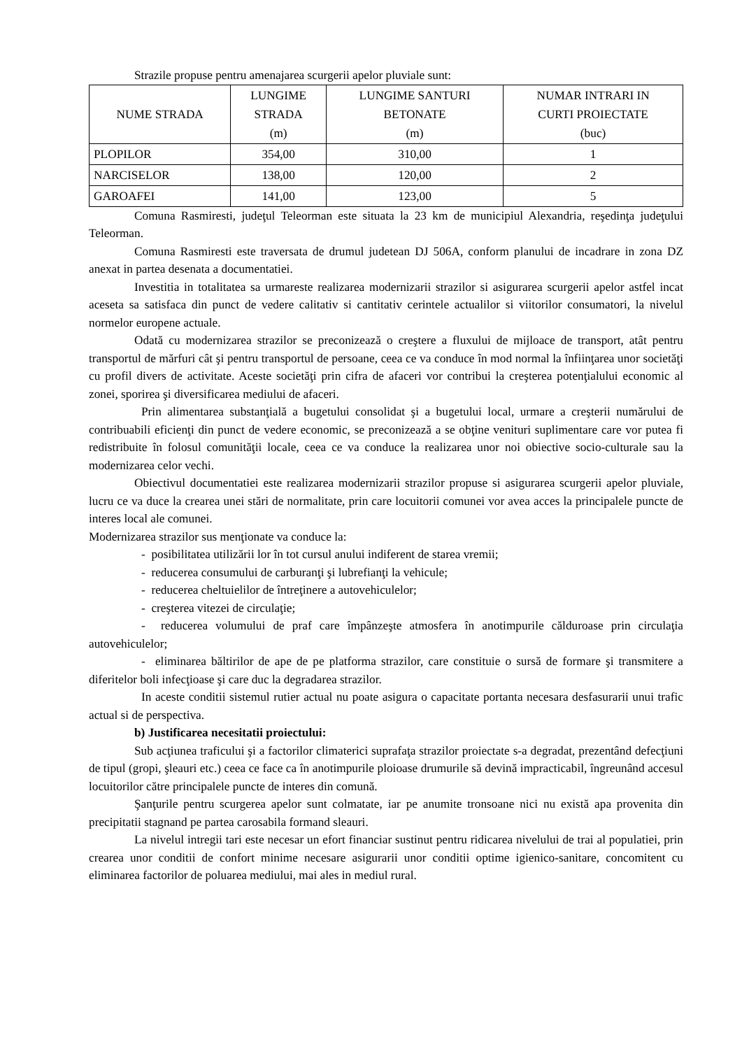Strazile propuse pentru amenajarea scurgerii apelor pluviale sunt:
| NUME STRADA | LUNGIME STRADA (m) | LUNGIME SANTURI BETONATE (m) | NUMAR INTRARI IN CURTI PROIECTATE (buc) |
| --- | --- | --- | --- |
| PLOPILOR | 354,00 | 310,00 | 1 |
| NARCISELOR | 138,00 | 120,00 | 2 |
| GAROAFEI | 141,00 | 123,00 | 5 |
Comuna Rasmiresti, judeţul Teleorman este situata la 23 km de municipiul Alexandria, reşedinţa judeţului Teleorman.
Comuna Rasmiresti este traversata de drumul judetean DJ 506A, conform planului de incadrare in zona DZ anexat in partea desenata a documentatiei.
Investitia in totalitatea sa urmareste realizarea modernizarii strazilor si asigurarea scurgerii apelor astfel incat aceseta sa satisfaca din punct de vedere calitativ si cantitativ cerintele actualilor si viitorilor consumatori, la nivelul normelor europene actuale.
Odată cu modernizarea strazilor se preconizează o creştere a fluxului de mijloace de transport, atât pentru transportul de mărfuri cât şi pentru transportul de persoane, ceea ce va conduce în mod normal la înfiinţarea unor societăţi cu profil divers de activitate. Aceste societăţi prin cifra de afaceri vor contribui la creşterea potenţialului economic al zonei, sporirea şi diversificarea mediului de afaceri.
Prin alimentarea substanţială a bugetului consolidat şi a bugetului local, urmare a creşterii numărului de contribuabili eficienţi din punct de vedere economic, se preconizează a se obţine venituri suplimentare care vor putea fi redistribuite în folosul comunităţii locale, ceea ce va conduce la realizarea unor noi obiective socio-culturale sau la modernizarea celor vechi.
Obiectivul documentatiei este realizarea modernizarii strazilor propuse si asigurarea scurgerii apelor pluviale, lucru ce va duce la crearea unei stări de normalitate, prin care locuitorii comunei vor avea acces la principalele puncte de interes local ale comunei.
Modernizarea strazilor sus menţionate va conduce la:
- posibilitatea utilizării lor în tot cursul anului indiferent de starea vremii;
- reducerea consumului de carburanţi şi lubrefianţi la vehicule;
- reducerea cheltuielilor de întreţinere a autovehiculelor;
- creşterea vitezei de circulaţie;
- reducerea volumului de praf care împânzeşte atmosfera în anotimpurile călduroase prin circulaţia autovehiculelor;
- eliminarea băltirilor de ape de pe platforma strazilor, care constituie o sursă de formare şi transmitere a diferitelor boli infecţioase şi care duc la degradarea strazilor.
In aceste conditii sistemul rutier actual nu poate asigura o capacitate portanta necesara desfasurarii unui trafic actual si de perspectiva.
b) Justificarea necesitatii proiectului:
Sub acţiunea traficului şi a factorilor climaterici suprafaţa strazilor proiectate s-a degradat, prezentând defecţiuni de tipul (gropi, şleauri etc.) ceea ce face ca în anotimpurile ploioase drumurile să devină impracticabil, îngreunând accesul locuitorilor către principalele puncte de interes din comună.
Şanţurile pentru scurgerea apelor sunt colmatate, iar pe anumite tronsoane nici nu există apa provenita din precipitatii stagnand pe partea carosabila formand sleauri.
La nivelul intregii tari este necesar un efort financiar sustinut pentru ridicarea nivelului de trai al populatiei, prin crearea unor conditii de confort minime necesare asigurarii unor conditii optime igienico-sanitare, concomitent cu eliminarea factorilor de poluarea mediului, mai ales in mediul rural.